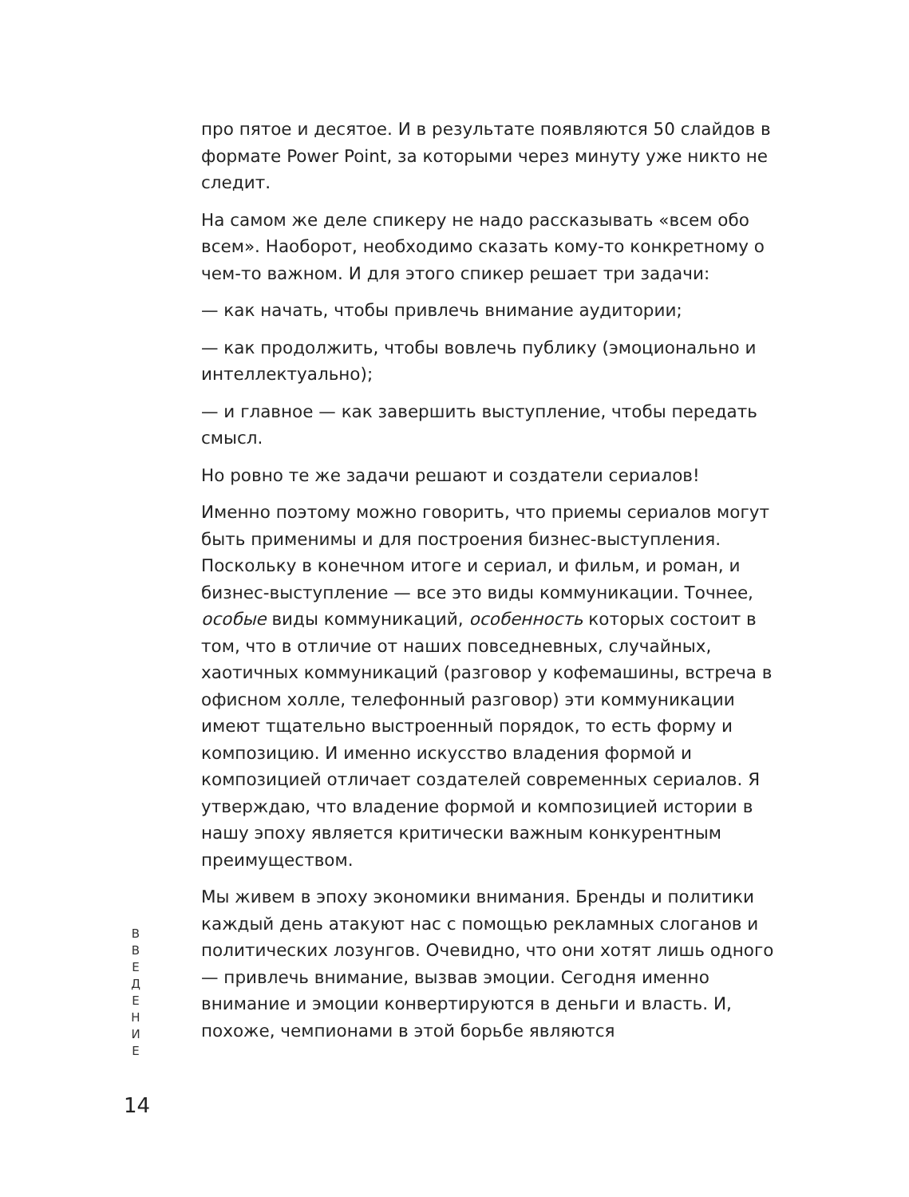про пятое и десятое. И в результате появляются 50 слайдов в формате Power Point, за которыми через минуту уже никто не следит.
На самом же деле спикеру не надо рассказывать «всем обо всем». Наоборот, необходимо сказать кому-то конкретному о чем-то важном. И для этого спикер решает три задачи:
— как начать, чтобы привлечь внимание аудитории;
— как продолжить, чтобы вовлечь публику (эмоционально и интеллектуально);
— и главное — как завершить выступление, чтобы передать смысл.
Но ровно те же задачи решают и создатели сериалов!
Именно поэтому можно говорить, что приемы сериалов могут быть применимы и для построения бизнес-выступления. Поскольку в конечном итоге и сериал, и фильм, и роман, и бизнес-выступление — все это виды коммуникации. Точнее, особые виды коммуникаций, особенность которых состоит в том, что в отличие от наших повседневных, случайных, хаотичных коммуникаций (разговор у кофемашины, встреча в офисном холле, телефонный разговор) эти коммуникации имеют тщательно выстроенный порядок, то есть форму и композицию. И именно искусство владения формой и композицией отличает создателей современных сериалов. Я утверждаю, что владение формой и композицией истории в нашу эпоху является критически важным конкурентным преимуществом.
Мы живем в эпоху экономики внимания. Бренды и политики каждый день атакуют нас с помощью рекламных слоганов и политических лозунгов. Очевидно, что они хотят лишь одного — привлечь внимание, вызвав эмоции. Сегодня именно внимание и эмоции конвертируются в деньги и власть. И, похоже, чемпионами в этой борьбе являются
В
В
Е
Д
Е
Н
И
Е
14